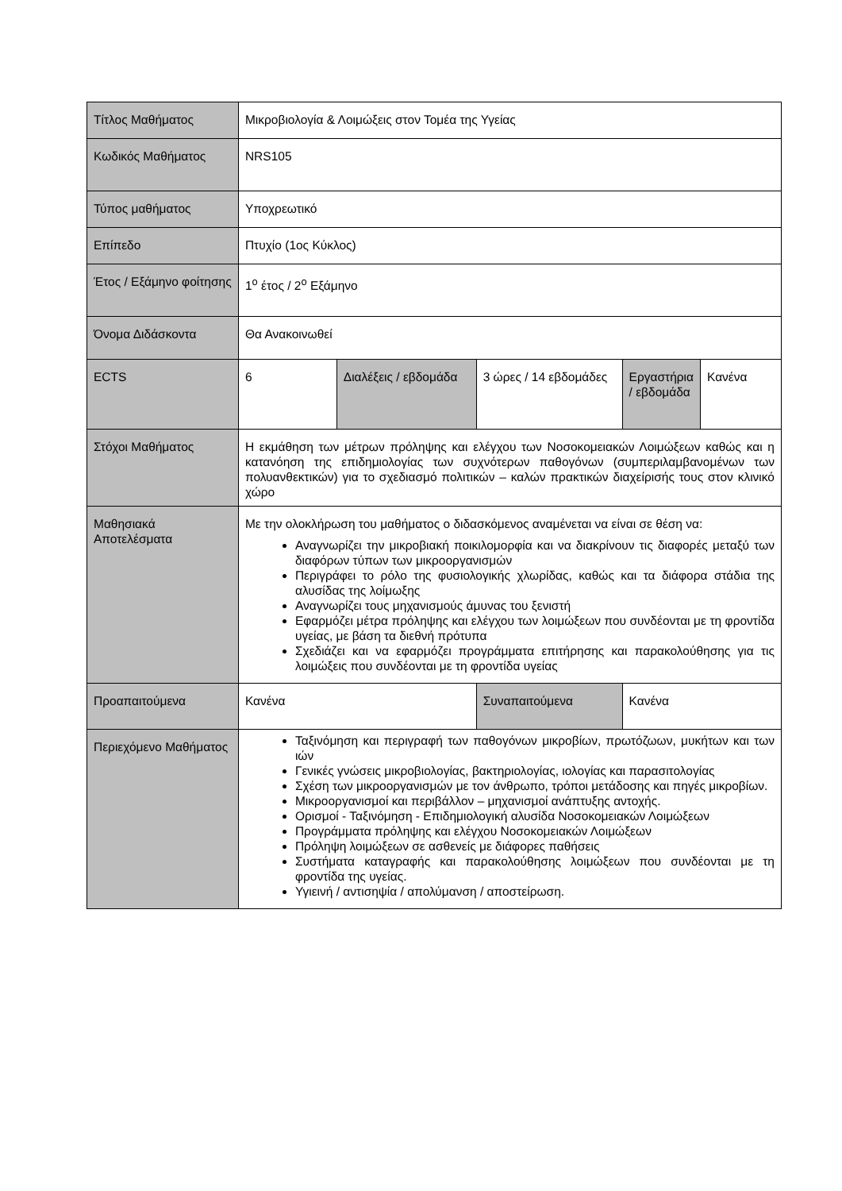| Τίτλος Μαθήματος | Μικροβιολογία & Λοιμώξεις στον Τομέα της Υγείας | | | | |
| Κωδικός Μαθήματος | NRS105 | | | | |
| Τύπος μαθήματος | Υποχρεωτικό | | | | |
| Επίπεδο | Πτυχίο (1ος Κύκλος) | | | | |
| Έτος / Εξάμηνο φοίτησης | 1<sup>ο</sup> έτος / 2<sup>ο</sup> Εξάμηνο | | | | |
| Όνομα Διδάσκοντα | Θα Ανακοινωθεί | | | | |
| ECTS | 6 | Διαλέξεις / εβδομάδα | 3 ώρες / 14 εβδομάδες | Εργαστήρια / εβδομάδα | Κανένα |
| Στόχοι Μαθήματος | Η εκμάθηση των μέτρων πρόληψης και ελέγχου των Νοσοκομειακών Λοιμώξεων καθώς και η κατανόηση της επιδημιολογίας των συχνότερων παθογόνων (συμπεριλαμβανομένων των πολυανθεκτικών) για το σχεδιασμό πολιτικών – καλών πρακτικών διαχείρισής τους στον κλινικό χώρο | | | | |
| Μαθησιακά Αποτελέσματα | Με την ολοκλήρωση του μαθήματος ο διδασκόμενος αναμένεται να είναι σε θέση να: Αναγνωρίζει την μικροβιακή ποικιλομορφία και να διακρίνουν τις διαφορές μεταξύ των διαφόρων τύπων των μικροοργανισμών Περιγράφει το ρόλο της φυσιολογικής χλωρίδας, καθώς και τα διάφορα στάδια της αλυσίδας της λοίμωξης Αναγνωρίζει τους μηχανισμούς άμυνας του ξενιστή Εφαρμόζει μέτρα πρόληψης και ελέγχου των λοιμώξεων που συνδέονται με τη φροντίδα υγείας, με βάση τα διεθνή πρότυπα Σχεδιάζει και να εφαρμόζει προγράμματα επιτήρησης και παρακολούθησης για τις λοιμώξεις που συνδέονται με τη φροντίδα υγείας | | | | |
| Προαπαιτούμενα | Κανένα | | Συναπαιτούμενα | Κανένα | |
| Περιεχόμενο Μαθήματος | Ταξινόμηση και περιγραφή των παθογόνων μικροβίων, πρωτόζωων, μυκήτων και των ιών Γενικές γνώσεις μικροβιολογίας, βακτηριολογίας, ιολογίας και παρασιτολογίας Σχέση των μικροοργανισμών με τον άνθρωπο, τρόποι μετάδοσης και πηγές μικροβίων. Μικροοργανισμοί και περιβάλλον – μηχανισμοί ανάπτυξης αντοχής. Ορισμοί - Ταξινόμηση - Επιδημιολογική αλυσίδα Νοσοκομειακών Λοιμώξεων Προγράμματα πρόληψης και ελέγχου Νοσοκομειακών Λοιμώξεων Πρόληψη λοιμώξεων σε ασθενείς με διάφορες παθήσεις Συστήματα καταγραφής και παρακολούθησης λοιμώξεων που συνδέονται με τη φροντίδα της υγείας. Υγιεινή / αντισηψία / απολύμανση / αποστείρωση. | | | | |